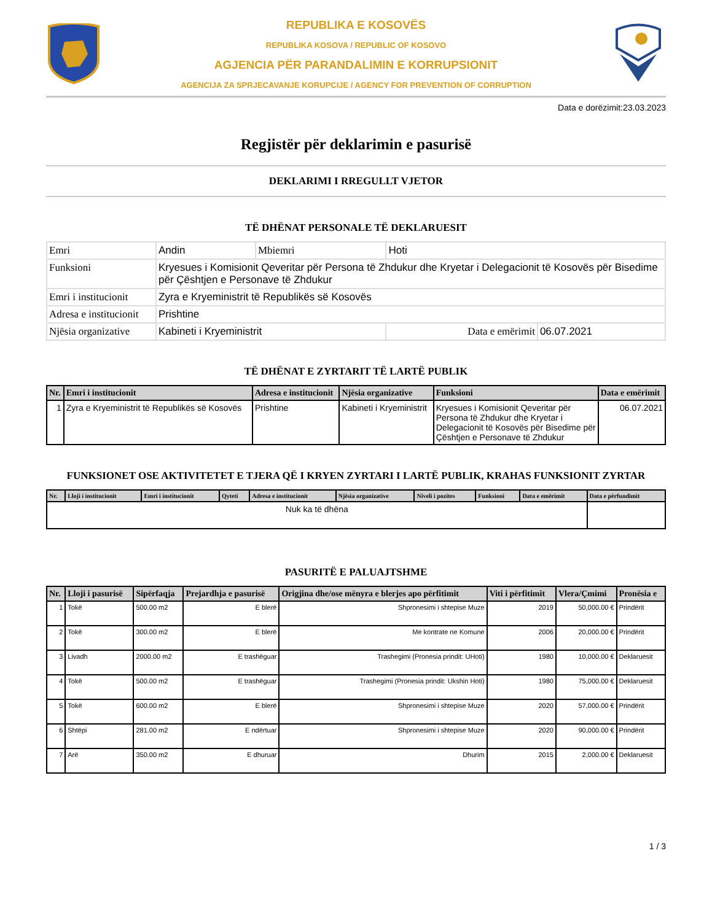REPUBLIKA E KOSOVËS
REPUBLIKA KOSOVA / REPUBLIC OF KOSOVO
AGJENCIA PËR PARANDALIMIN E KORRUPSIONIT
AGENCIJA ZA SPRJECAVANJE KORUPCIJE / AGENCY FOR PREVENTION OF CORRUPTION
Data e dorëzimit:23.03.2023
Regjistër për deklarimin e pasurisë
DEKLARIMI I RREGULLT VJETOR
TË DHËNAT PERSONALE TË DEKLARUESIT
| Emri | Andin | Mbiemri | Hoti | |
| Funksioni | Kryesues i Komisionit Qeveritar për Persona të Zhdukur dhe Kryetar i Delegacionit të Kosovës për Bisedime për Çështjen e Personave të Zhdukur | | | |
| Emri i institucionit | Zyra e Kryeministrit të Republikës së Kosovës | | | |
| Adresa e institucionit | Prishtine | | | |
| Njësia organizative | Kabineti i Kryeministrit | | Data e emërimit | 06.07.2021 |
TË DHËNAT E ZYRTARIT TË LARTË PUBLIK
| Nr. | Emri i institucionit | Adresa e institucionit | Njësia organizative | Funksioni | Data e emërimit |
| --- | --- | --- | --- | --- | --- |
| 1 | Zyra e Kryeministrit të Republikës së Kosovës | Prishtine | Kabineti i Kryeministrit | Kryesues i Komisionit Qeveritar për Persona të Zhdukur dhe Kryetar i Delegacionit të Kosovës për Bisedime për Çështjen e Personave të Zhdukur | 06.07.2021 |
FUNKSIONET OSE AKTIVITETET E TJERA QË I KRYEN ZYRTARI I LARTË PUBLIK, KRAHAS FUNKSIONIT ZYRTAR
| Nr. | Lloji i institucionit | Emri i institucionit | Qyteti | Adresa e institucionit | Njësia organizative | Niveli i pozites | Funksioni | Data e emërimit | Data e përfundimit |
| --- | --- | --- | --- | --- | --- | --- | --- | --- | --- |
| Nuk ka të dhëna | | | | | | | | | |
PASURITË E PALUAJTSHME
| Nr. | Lloji i pasurisë | Sipërfaqja | Prejardhja e pasurisë | Origjina dhe/ose mënyra e blerjes apo përfitimit | Viti i përfitimit | Vlera/Çmimi | Pronësia e |
| --- | --- | --- | --- | --- | --- | --- | --- |
| 1 | Tokë | 500.00 m2 | E blerë | Shpronesimi i shtepise Muze | 2019 | 50,000.00 € | Prindërit |
| 2 | Tokë | 300.00 m2 | E blerë | Me kontrate ne Komune | 2006 | 20,000.00 € | Prindërit |
| 3 | Livadh | 2000.00 m2 | E trashëguar | Trashegimi (Pronesia prindit: UHoti) | 1980 | 10,000.00 € | Deklaruesit |
| 4 | Tokë | 500.00 m2 | E trashëguar | Trashegimi (Pronesia prindit: Ukshin Hoti) | 1980 | 75,000.00 € | Deklaruesit |
| 5 | Tokë | 600.00 m2 | E blerë | Shpronesimi i shtepise Muze | 2020 | 57,000.00 € | Prindërit |
| 6 | Shtëpi | 281.00 m2 | E ndërtuar | Shpronesimi i shtepise Muze | 2020 | 90,000.00 € | Prindërit |
| 7 | Arë | 350.00 m2 | E dhuruar | Dhurim | 2015 | 2,000.00 € | Deklaruesit |
1 / 3